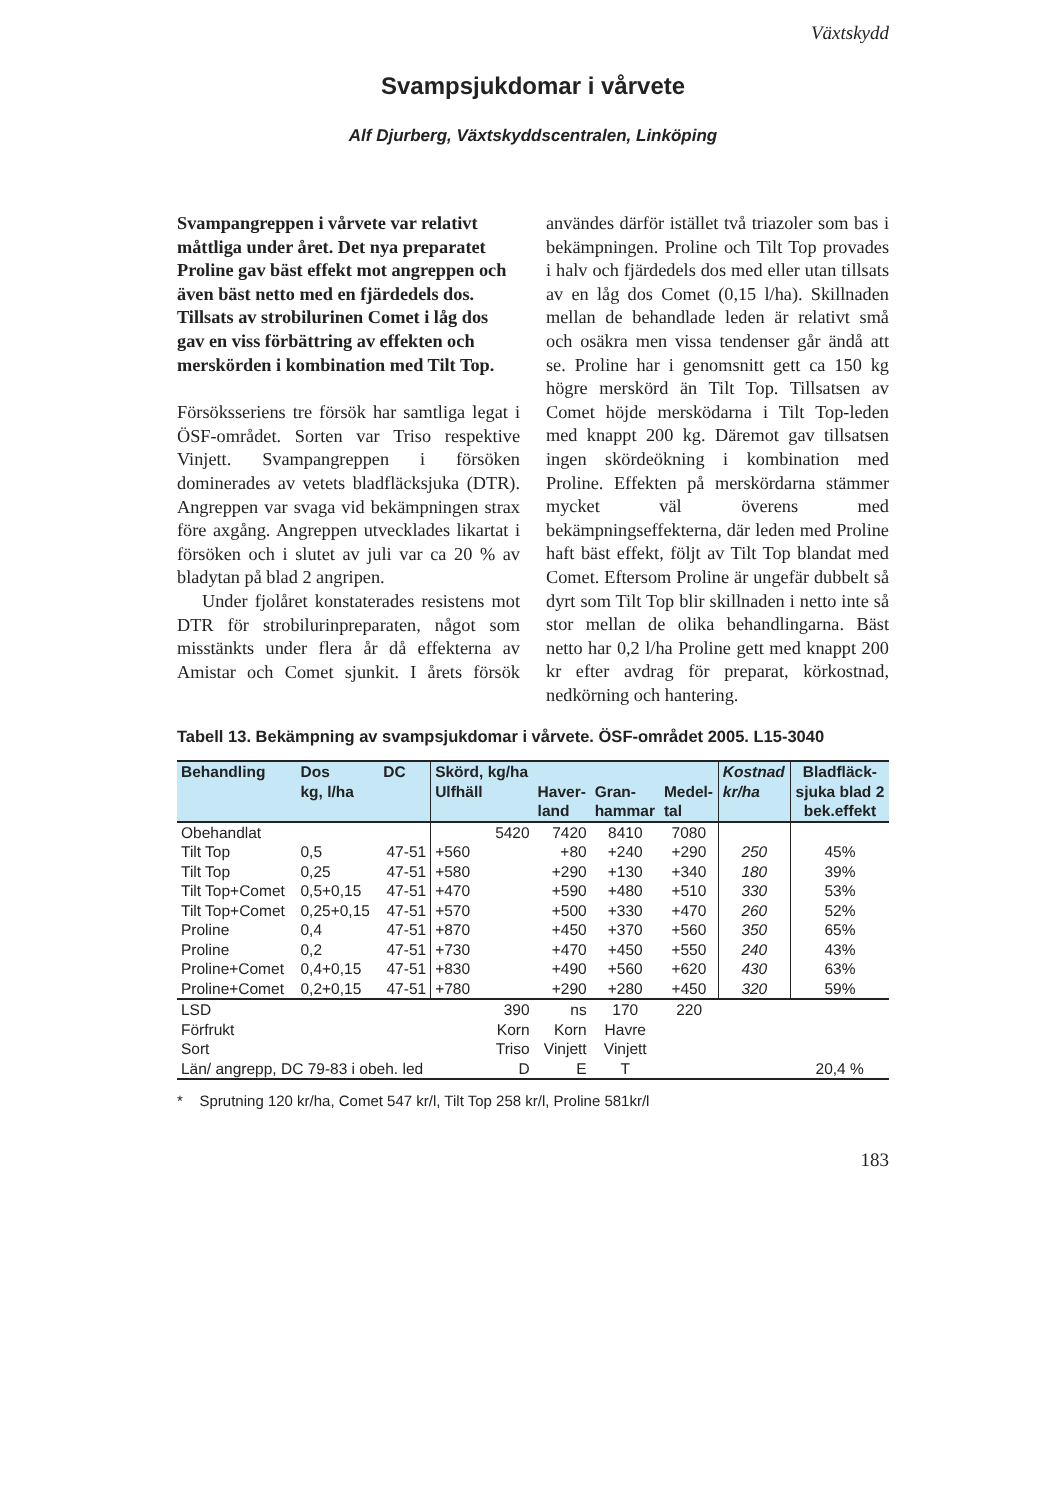Växtskydd
Svampsjukdomar i vårvete
Alf Djurberg, Växtskyddscentralen, Linköping
Svampangreppen i vårvete var relativt måttliga under året. Det nya preparatet Proline gav bäst effekt mot angreppen och även bäst netto med en fjärdedels dos. Tillsats av strobilurinen Comet i låg dos gav en viss förbättring av effekten och merskörden i kombination med Tilt Top.
Försöksseriens tre försök har samtliga legat i ÖSF-området. Sorten var Triso respektive Vinjett. Svampangreppen i försöken dominerades av vetets bladfläcksjuka (DTR). Angreppen var svaga vid bekämpningen strax före axgång. Angreppen utvecklades likartat i försöken och i slutet av juli var ca 20 % av bladytan på blad 2 angripen.
Under fjolåret konstaterades resistens mot DTR för strobilurinpreparaten, något som misstänkts under flera år då effekterna av Amistar och Comet sjunkit. I årets försök användes därför istället två triazoler som bas i bekämpningen. Proline och Tilt Top provades i halv och fjärdedels dos med eller utan tillsats av en låg dos Comet (0,15 l/ha). Skillnaden mellan de behandlade leden är relativt små och osäkra men vissa tendenser går ändå att se. Proline har i genomsnitt gett ca 150 kg högre merskörd än Tilt Top. Tillsatsen av Comet höjde mersködarna i Tilt Top-leden med knappt 200 kg. Däremot gav tillsatsen ingen skördeökning i kombination med Proline. Effekten på merskördarna stämmer mycket väl överens med bekämpningseffekterna, där leden med Proline haft bäst effekt, följt av Tilt Top blandat med Comet. Eftersom Proline är ungefär dubbelt så dyrt som Tilt Top blir skillnaden i netto inte så stor mellan de olika behandlingarna. Bäst netto har 0,2 l/ha Proline gett med knappt 200 kr efter avdrag för preparat, körkostnad, nedkörning och hantering.
Tabell 13. Bekämpning av svampsjukdomar i vårvete. ÖSF-området 2005. L15-3040
| Behandling | Dos kg, l/ha | DC | Skörd, kg/ha Ulfhäll | Haver- land | Gran- hammar | Medel- tal | Kostnad kr/ha | Bladfläck- sjuka blad 2 bek.effekt |
| --- | --- | --- | --- | --- | --- | --- | --- | --- |
| Obehandlat | | | 5420 | 7420 | 8410 | 7080 | | |
| Tilt Top | 0,5 | 47-51 | +560 | +80 | +240 | +290 | 250 | 45% |
| Tilt Top | 0,25 | 47-51 | +580 | +290 | +130 | +340 | 180 | 39% |
| Tilt Top+Comet | 0,5+0,15 | 47-51 | +470 | +590 | +480 | +510 | 330 | 53% |
| Tilt Top+Comet | 0,25+0,15 | 47-51 | +570 | +500 | +330 | +470 | 260 | 52% |
| Proline | 0,4 | 47-51 | +870 | +450 | +370 | +560 | 350 | 65% |
| Proline | 0,2 | 47-51 | +730 | +470 | +450 | +550 | 240 | 43% |
| Proline+Comet | 0,4+0,15 | 47-51 | +830 | +490 | +560 | +620 | 430 | 63% |
| Proline+Comet | 0,2+0,15 | 47-51 | +780 | +290 | +280 | +450 | 320 | 59% |
| LSD | | | 390 | ns | 170 | 220 | | |
| Förfrukt | | | Korn | Korn | Havre | | | |
| Sort | | | Triso | Vinjett | Vinjett | | | |
| Län/ angrepp, DC 79-83 i obeh. led | | | D | E | T | | | 20,4 % |
* Sprutning 120 kr/ha, Comet 547 kr/l, Tilt Top 258 kr/l, Proline 581kr/l
183